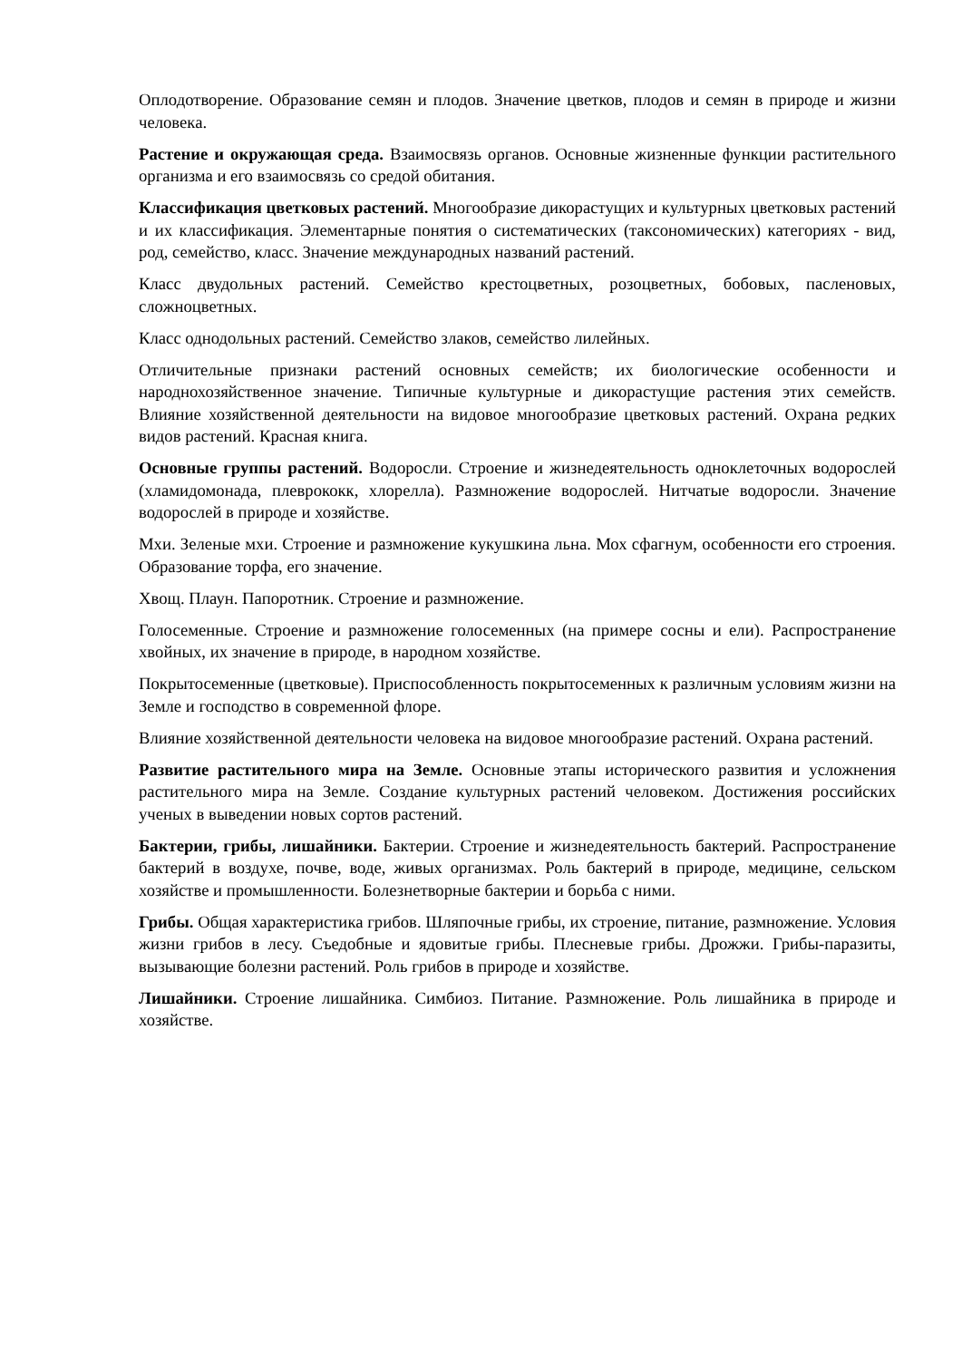Оплодотворение. Образование семян и плодов. Значение цветков, плодов и семян в природе и жизни человека.
Растение и окружающая среда. Взаимосвязь органов. Основные жизненные функции растительного организма и его взаимосвязь со средой обитания.
Классификация цветковых растений. Многообразие дикорастущих и культурных цветковых растений и их классификация. Элементарные понятия о систематических (таксономических) категориях - вид, род, семейство, класс. Значение международных названий растений.
Класс двудольных растений. Семейство крестоцветных, розоцветных, бобовых, пасленовых, сложноцветных.
Класс однодольных растений. Семейство злаков, семейство лилейных.
Отличительные признаки растений основных семейств; их биологические особенности и народнохозяйственное значение. Типичные культурные и дикорастущие растения этих семейств. Влияние хозяйственной деятельности на видовое многообразие цветковых растений. Охрана редких видов растений. Красная книга.
Основные группы растений. Водоросли. Строение и жизнедеятельность одноклеточных водорослей (хламидомонада, плеврококк, хлорелла). Размножение водорослей. Нитчатые водоросли. Значение водорослей в природе и хозяйстве.
Мхи. Зеленые мхи. Строение и размножение кукушкина льна. Мох сфагнум, особенности его строения. Образование торфа, его значение.
Хвощ. Плаун. Папоротник. Строение и размножение.
Голосеменные. Строение и размножение голосеменных (на примере сосны и ели). Распространение хвойных, их значение в природе, в народном хозяйстве.
Покрытосеменные (цветковые). Приспособленность покрытосеменных к различным условиям жизни на Земле и господство в современной флоре.
Влияние хозяйственной деятельности человека на видовое многообразие растений. Охрана растений.
Развитие растительного мира на Земле. Основные этапы исторического развития и усложнения растительного мира на Земле. Создание культурных растений человеком. Достижения российских ученых в выведении новых сортов растений.
Бактерии, грибы, лишайники. Бактерии. Строение и жизнедеятельность бактерий. Распространение бактерий в воздухе, почве, воде, живых организмах. Роль бактерий в природе, медицине, сельском хозяйстве и промышленности. Болезнетворные бактерии и борьба с ними.
Грибы. Общая характеристика грибов. Шляпочные грибы, их строение, питание, размножение. Условия жизни грибов в лесу. Съедобные и ядовитые грибы. Плесневые грибы. Дрожжи. Грибы-паразиты, вызывающие болезни растений. Роль грибов в природе и хозяйстве.
Лишайники. Строение лишайника. Симбиоз. Питание. Размножение. Роль лишайника в природе и хозяйстве.